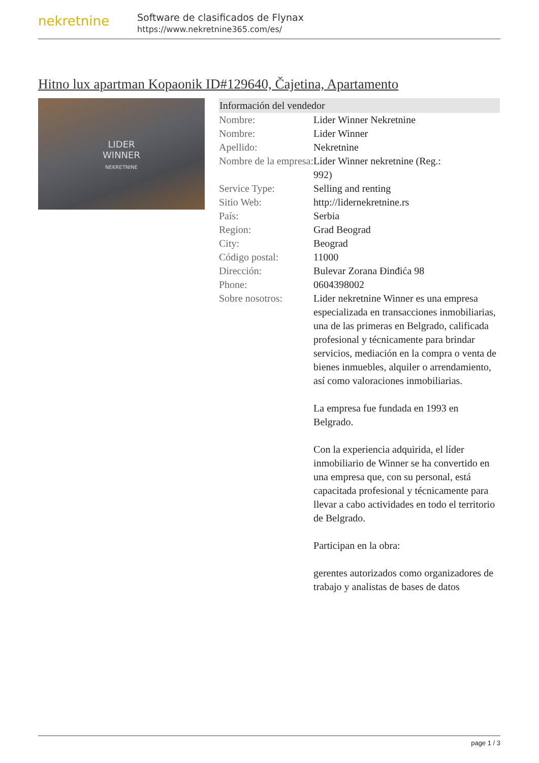nekretnine
Software de clasificados de Flynax
https://www.nekretnine365.com/es/
Hitno lux apartman Kopaonik ID#129640, Čajetina, Apartamento
LIDER
WINNER
NEKRETNINE
| Información del vendedor | |
| --- | --- |
| Nombre: | Lider Winner Nekretnine |
| Nombre: | Lider Winner |
| Apellido: | Nekretnine |
| Nombre de la empresa: | Lider Winner nekretnine (Reg.: 992) |
| Service Type: | Selling and renting |
| Sitio Web: | http://lidernekretnine.rs |
| País: | Serbia |
| Region: | Grad Beograd |
| City: | Beograd |
| Código postal: | 11000 |
| Dirección: | Bulevar Zorana Đinđića 98 |
| Phone: | 0604398002 |
| Sobre nosotros: | Lider nekretnine Winner es una empresa especializada en transacciones inmobiliarias, una de las primeras en Belgrado, calificada profesional y técnicamente para brindar servicios, mediación en la compra o venta de bienes inmuebles, alquiler o arrendamiento, así como valoraciones inmobiliarias. La empresa fue fundada en 1993 en Belgrado. Con la experiencia adquirida, el líder inmobiliario de Winner se ha convertido en una empresa que, con su personal, está capacitada profesional y técnicamente para llevar a cabo actividades en todo el territorio de Belgrado. Participan en la obra: gerentes autorizados como organizadores de trabajo y analistas de bases de datos |
page 1 / 3